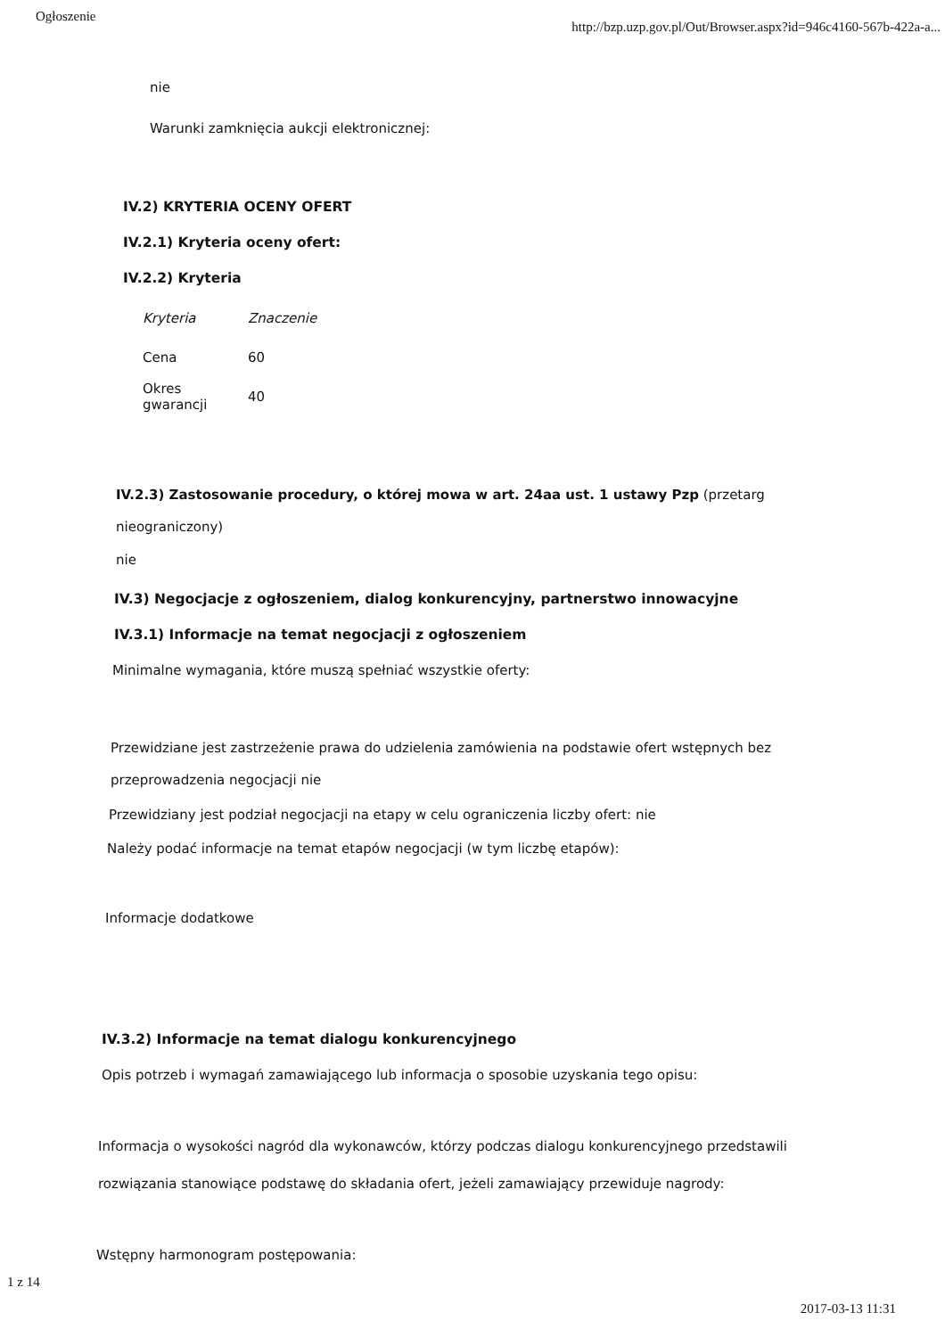Ogłoszenie http://bzp.uzp.gov.pl/Out/Browser.aspx?id=946c4160-567b-422a-a...
nie
Warunki zamknięcia aukcji elektronicznej:
IV.2) KRYTERIA OCENY OFERT
IV.2.1) Kryteria oceny ofert:
IV.2.2) Kryteria
| Kryteria | Znaczenie |
| --- | --- |
| Cena | 60 |
| Okres gwarancji | 40 |
IV.2.3) Zastosowanie procedury, o której mowa w art. 24aa ust. 1 ustawy Pzp (przetarg
nieograniczony)
nie
IV.3) Negocjacje z ogłoszeniem, dialog konkurencyjny, partnerstwo innowacyjne
IV.3.1) Informacje na temat negocjacji z ogłoszeniem
Minimalne wymagania, które muszą spełniać wszystkie oferty:
Przewidziane jest zastrzeżenie prawa do udzielenia zamówienia na podstawie ofert wstępnych bez
przeprowadzenia negocjacji nie
Przewidziany jest podział negocjacji na etapy w celu ograniczenia liczby ofert: nie
Należy podać informacje na temat etapów negocjacji (w tym liczbę etapów):
Informacje dodatkowe
IV.3.2) Informacje na temat dialogu konkurencyjnego
Opis potrzeb i wymagań zamawiającego lub informacja o sposobie uzyskania tego opisu:
Informacja o wysokości nagród dla wykonawców, którzy podczas dialogu konkurencyjnego przedstawili
rozwiązania stanowiące podstawę do składania ofert, jeżeli zamawiający przewiduje nagrody:
Wstępny harmonogram postępowania:
1 z 14
2017-03-13 11:31